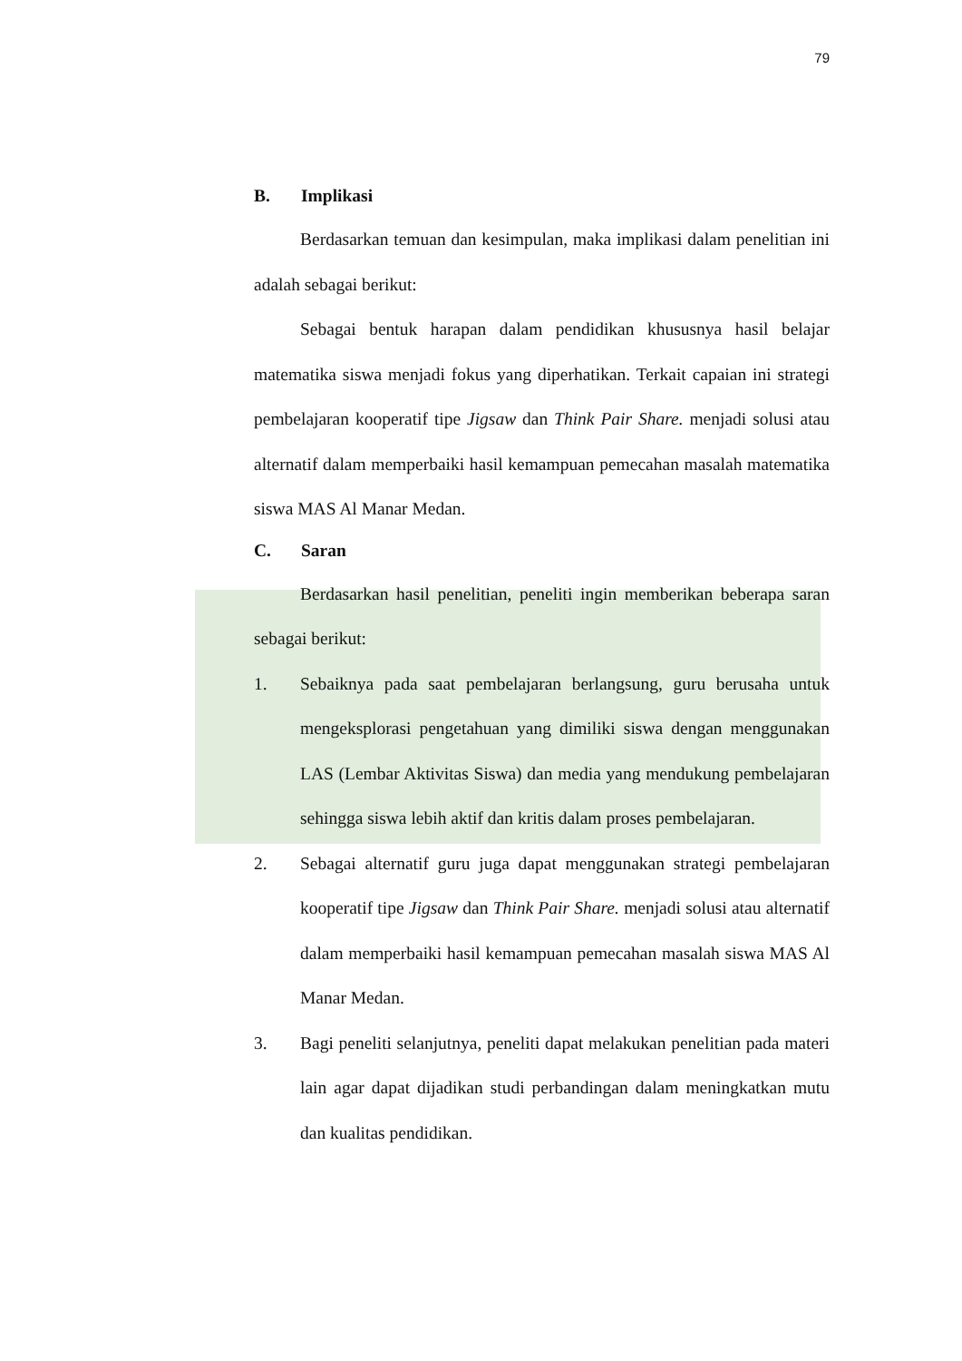79
B. Implikasi
Berdasarkan temuan dan kesimpulan, maka implikasi dalam penelitian ini adalah sebagai berikut:
Sebagai bentuk harapan dalam pendidikan khususnya hasil belajar matematika siswa menjadi fokus yang diperhatikan. Terkait capaian ini strategi pembelajaran kooperatif tipe Jigsaw dan Think Pair Share. menjadi solusi atau alternatif dalam memperbaiki hasil kemampuan pemecahan masalah matematika siswa MAS Al Manar Medan.
C. Saran
Berdasarkan hasil penelitian, peneliti ingin memberikan beberapa saran sebagai berikut:
1. Sebaiknya pada saat pembelajaran berlangsung, guru berusaha untuk mengeksplorasi pengetahuan yang dimiliki siswa dengan menggunakan LAS (Lembar Aktivitas Siswa) dan media yang mendukung pembelajaran sehingga siswa lebih aktif dan kritis dalam proses pembelajaran.
2. Sebagai alternatif guru juga dapat menggunakan strategi pembelajaran kooperatif tipe Jigsaw dan Think Pair Share. menjadi solusi atau alternatif dalam memperbaiki hasil kemampuan pemecahan masalah siswa MAS Al Manar Medan.
3. Bagi peneliti selanjutnya, peneliti dapat melakukan penelitian pada materi lain agar dapat dijadikan studi perbandingan dalam meningkatkan mutu dan kualitas pendidikan.